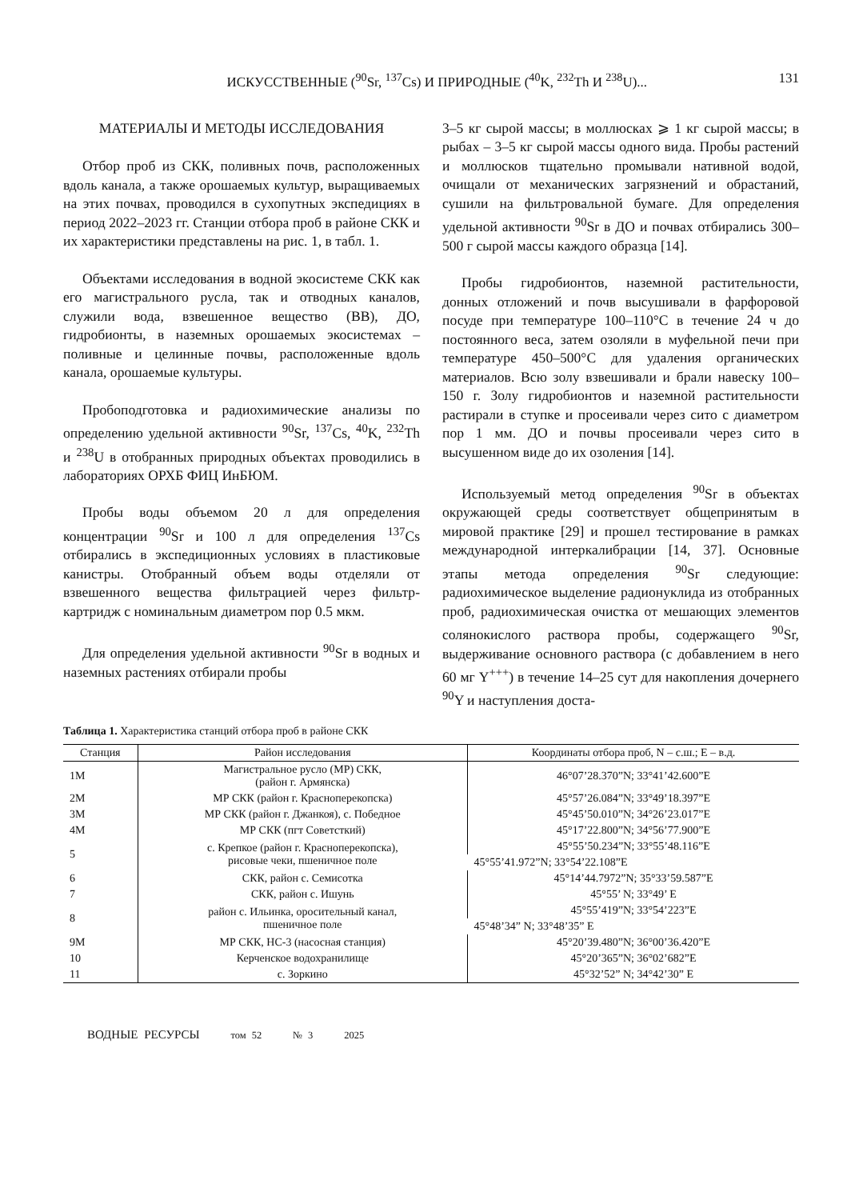ИСКУССТВЕННЫЕ (<sup>90</sup>Sr, <sup>137</sup>Cs) И ПРИРОДНЫЕ (<sup>40</sup>K, <sup>232</sup>Th И <sup>238</sup>U)... 131
МАТЕРИАЛЫ И МЕТОДЫ ИССЛЕДОВАНИЯ
Отбор проб из СКК, поливных почв, расположенных вдоль канала, а также орошаемых культур, выращиваемых на этих почвах, проводился в сухопутных экспедициях в период 2022–2023 гг. Станции отбора проб в районе СКК и их характеристики представлены на рис. 1, в табл. 1.
Объектами исследования в водной экосистеме СКК как его магистрального русла, так и отводных каналов, служили вода, взвешенное вещество (ВВ), ДО, гидробионты, в наземных орошаемых экосистемах – поливные и целинные почвы, расположенные вдоль канала, орошаемые культуры.
Пробоподготовка и радиохимические анализы по определению удельной активности <sup>90</sup>Sr, <sup>137</sup>Cs, <sup>40</sup>K, <sup>232</sup>Th и <sup>238</sup>U в отобранных природных объектах проводились в лабораториях ОРХБ ФИЦ ИнБЮМ.
Пробы воды объемом 20 л для определения концентрации <sup>90</sup>Sr и 100 л для определения <sup>137</sup>Cs отбирались в экспедиционных условиях в пластиковые канистры. Отобранный объем воды отделяли от взвешенного вещества фильтрацией через фильтр-картридж с номинальным диаметром пор 0.5 мкм.
Для определения удельной активности <sup>90</sup>Sr в водных и наземных растениях отбирали пробы
3–5 кг сырой массы; в моллюсках ⩾ 1 кг сырой массы; в рыбах – 3–5 кг сырой массы одного вида. Пробы растений и моллюсков тщательно промывали нативной водой, очищали от механических загрязнений и обрастаний, сушили на фильтровальной бумаге. Для определения удельной активности <sup>90</sup>Sr в ДО и почвах отбирались 300–500 г сырой массы каждого образца [14].
Пробы гидробионтов, наземной растительности, донных отложений и почв высушивали в фарфоровой посуде при температуре 100–110°C в течение 24 ч до постоянного веса, затем озоляли в муфельной печи при температуре 450–500°C для удаления органических материалов. Всю золу взвешивали и брали навеску 100–150 г. Золу гидробионтов и наземной растительности растирали в ступке и просеивали через сито с диаметром пор 1 мм. ДО и почвы просеивали через сито в высушенном виде до их озоления [14].
Используемый метод определения <sup>90</sup>Sr в объектах окружающей среды соответствует общепринятым в мировой практике [29] и прошел тестирование в рамках международной интеркалибрации [14, 37]. Основные этапы метода определения <sup>90</sup>Sr следующие: радиохимическое выделение радионуклида из отобранных проб, радиохимическая очистка от мешающих элементов солянокислого раствора пробы, содержащего <sup>90</sup>Sr, выдерживание основного раствора (с добавлением в него 60 мг Y<sup>+++</sup>) в течение 14–25 сут для накопления дочернего <sup>90</sup>Y и наступления доста-
Таблица 1. Характеристика станций отбора проб в районе СКК
| Станция | Район исследования | Координаты отбора проб, N – с.ш.; E – в.д. |
| --- | --- | --- |
| 1М | Магистральное русло (МР) СКК, (район г. Армянска) | 46°07’28.370”N; 33°41’42.600”E |
| 2М | МР СКК (район г. Красноперекопска) | 45°57’26.084”N; 33°49’18.397”E |
| 3М | МР СКК (район г. Джанкоя), с. Победное | 45°45’50.010”N; 34°26’23.017”E |
| 4М | МР СКК (пгт Советсткий) | 45°17’22.800”N; 34°56’77.900”E |
| 5 | с. Крепкое (район г. Красноперекопска), рисовые чеки, пшеничное поле | 45°55’50.234”N; 33°55’48.116”E |
| | | 45°55’41.972”N; 33°54’22.108”E |
| 6 | СКК, район с. Семисотка | 45°14’44.7972”N; 35°33’59.587”E |
| 7 | СКК, район с. Ишунь | 45°55’ N; 33°49’ E |
| 8 | район с. Ильинка, оросительный канал, пшеничное поле | 45°55’419”N; 33°54’223”E |
| | | 45°48’34” N; 33°48’35” E |
| 9М | МР СКК, НС-3 (насосная станция) | 45°20’39.480”N; 36°00’36.420”E |
| 10 | Керченское водохранилище | 45°20’365”N; 36°02’682”E |
| 11 | с. Зоркино | 45°32’52” N; 34°42’30” E |
ВОДНЫЕ РЕСУРСЫ том 52 № 3 2025